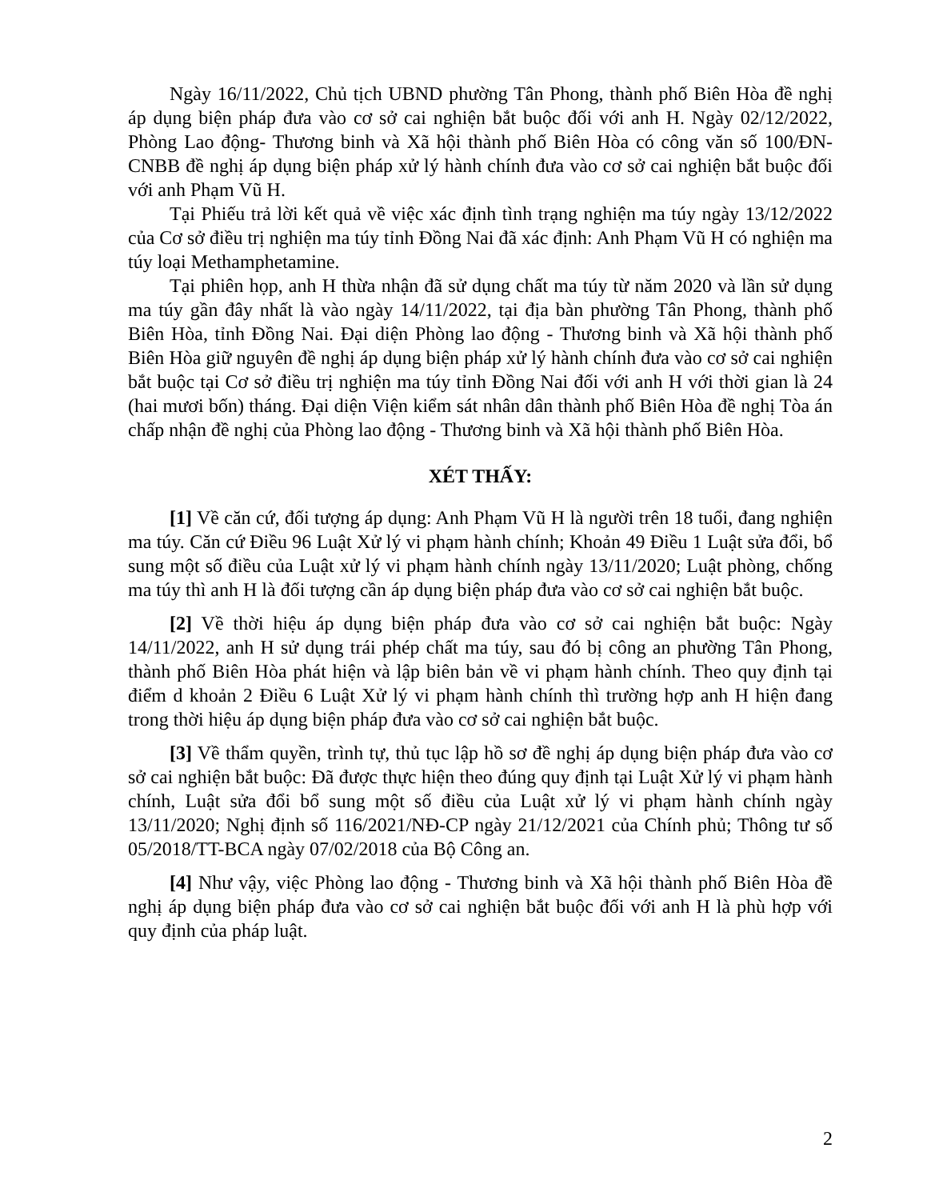Ngày 16/11/2022, Chủ tịch UBND phường Tân Phong, thành phố Biên Hòa đề nghị áp dụng biện pháp đưa vào cơ sở cai nghiện bắt buộc đối với anh H. Ngày 02/12/2022, Phòng Lao động- Thương binh và Xã hội thành phố Biên Hòa có công văn số 100/ĐN-CNBB đề nghị áp dụng biện pháp xử lý hành chính đưa vào cơ sở cai nghiện bắt buộc đối với anh Phạm Vũ H.
Tại Phiếu trả lời kết quả về việc xác định tình trạng nghiện ma túy ngày 13/12/2022 của Cơ sở điều trị nghiện ma túy tỉnh Đồng Nai đã xác định: Anh Phạm Vũ H có nghiện ma túy loại Methamphetamine.
Tại phiên họp, anh H thừa nhận đã sử dụng chất ma túy từ năm 2020 và lần sử dụng ma túy gần đây nhất là vào ngày 14/11/2022, tại địa bàn phường Tân Phong, thành phố Biên Hòa, tỉnh Đồng Nai. Đại diện Phòng lao động - Thương binh và Xã hội thành phố Biên Hòa giữ nguyên đề nghị áp dụng biện pháp xử lý hành chính đưa vào cơ sở cai nghiện bắt buộc tại Cơ sở điều trị nghiện ma túy tỉnh Đồng Nai đối với anh H với thời gian là 24 (hai mươi bốn) tháng. Đại diện Viện kiểm sát nhân dân thành phố Biên Hòa đề nghị Tòa án chấp nhận đề nghị của Phòng lao động - Thương binh và Xã hội thành phố Biên Hòa.
XÉT THẤY:
[1] Về căn cứ, đối tượng áp dụng: Anh Phạm Vũ H là người trên 18 tuổi, đang nghiện ma túy. Căn cứ Điều 96 Luật Xử lý vi phạm hành chính; Khoản 49 Điều 1 Luật sửa đổi, bổ sung một số điều của Luật xử lý vi phạm hành chính ngày 13/11/2020; Luật phòng, chống ma túy thì anh H là đối tượng cần áp dụng biện pháp đưa vào cơ sở cai nghiện bắt buộc.
[2] Về thời hiệu áp dụng biện pháp đưa vào cơ sở cai nghiện bắt buộc: Ngày 14/11/2022, anh H sử dụng trái phép chất ma túy, sau đó bị công an phường Tân Phong, thành phố Biên Hòa phát hiện và lập biên bản về vi phạm hành chính. Theo quy định tại điểm d khoản 2 Điều 6 Luật Xử lý vi phạm hành chính thì trường hợp anh H hiện đang trong thời hiệu áp dụng biện pháp đưa vào cơ sở cai nghiện bắt buộc.
[3] Về thẩm quyền, trình tự, thủ tục lập hồ sơ đề nghị áp dụng biện pháp đưa vào cơ sở cai nghiện bắt buộc: Đã được thực hiện theo đúng quy định tại Luật Xử lý vi phạm hành chính, Luật sửa đổi bổ sung một số điều của Luật xử lý vi phạm hành chính ngày 13/11/2020; Nghị định số 116/2021/NĐ-CP ngày 21/12/2021 của Chính phủ; Thông tư số 05/2018/TT-BCA ngày 07/02/2018 của Bộ Công an.
[4] Như vậy, việc Phòng lao động - Thương binh và Xã hội thành phố Biên Hòa đề nghị áp dụng biện pháp đưa vào cơ sở cai nghiện bắt buộc đối với anh H là phù hợp với quy định của pháp luật.
2